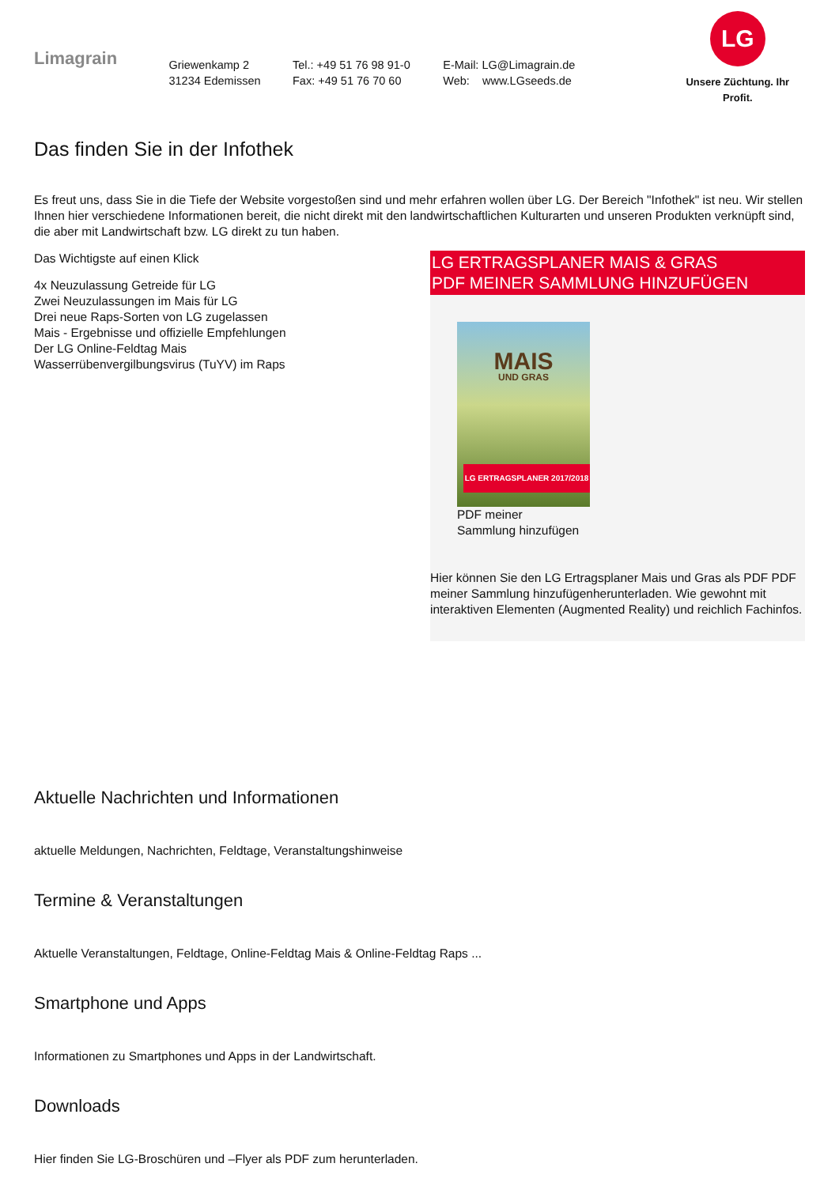Limagrain
Griewenkamp 2
31234 Edemissen
Tel.: +49 51 76 98 91-0
Fax: +49 51 76 70 60
E-Mail: LG@Limagrain.de
Web: www.LGseeds.de
LG
Unsere Züchtung. Ihr Profit.
Das finden Sie in der Infothek
Es freut uns, dass Sie in die Tiefe der Website vorgestoßen sind und mehr erfahren wollen über LG. Der Bereich "Infothek" ist neu. Wir stellen Ihnen hier verschiedene Informationen bereit, die nicht direkt mit den landwirtschaftlichen Kulturarten und unseren Produkten verknüpft sind, die aber mit Landwirtschaft bzw. LG direkt zu tun haben.
Das Wichtigste auf einen Klick
4x Neuzulassung Getreide für LG
Zwei Neuzulassungen im Mais für LG
Drei neue Raps-Sorten von LG zugelassen
Mais - Ergebnisse und offizielle Empfehlungen
Der LG Online-Feldtag Mais
Wasserrübenvergilbungsvirus (TuYV) im Raps
LG ERTRAGSPLANER MAIS & GRAS
PDF MEINER SAMMLUNG HINZUFÜGEN
MAIS
UND GRAS
LG ERTRAGSPLANER 2017/2018
PDF meiner
Sammlung hinzufügen
Hier können Sie den LG Ertragsplaner Mais und Gras als PDF PDF meiner Sammlung hinzufügenherunterladen. Wie gewohnt mit interaktiven Elementen (Augmented Reality) und reichlich Fachinfos.
Aktuelle Nachrichten und Informationen
aktuelle Meldungen, Nachrichten, Feldtage, Veranstaltungshinweise
Termine & Veranstaltungen
Aktuelle Veranstaltungen, Feldtage, Online-Feldtag Mais & Online-Feldtag Raps ...
Smartphone und Apps
Informationen zu Smartphones und Apps in der Landwirtschaft.
Downloads
Hier finden Sie LG-Broschüren und –Flyer als PDF zum herunterladen.